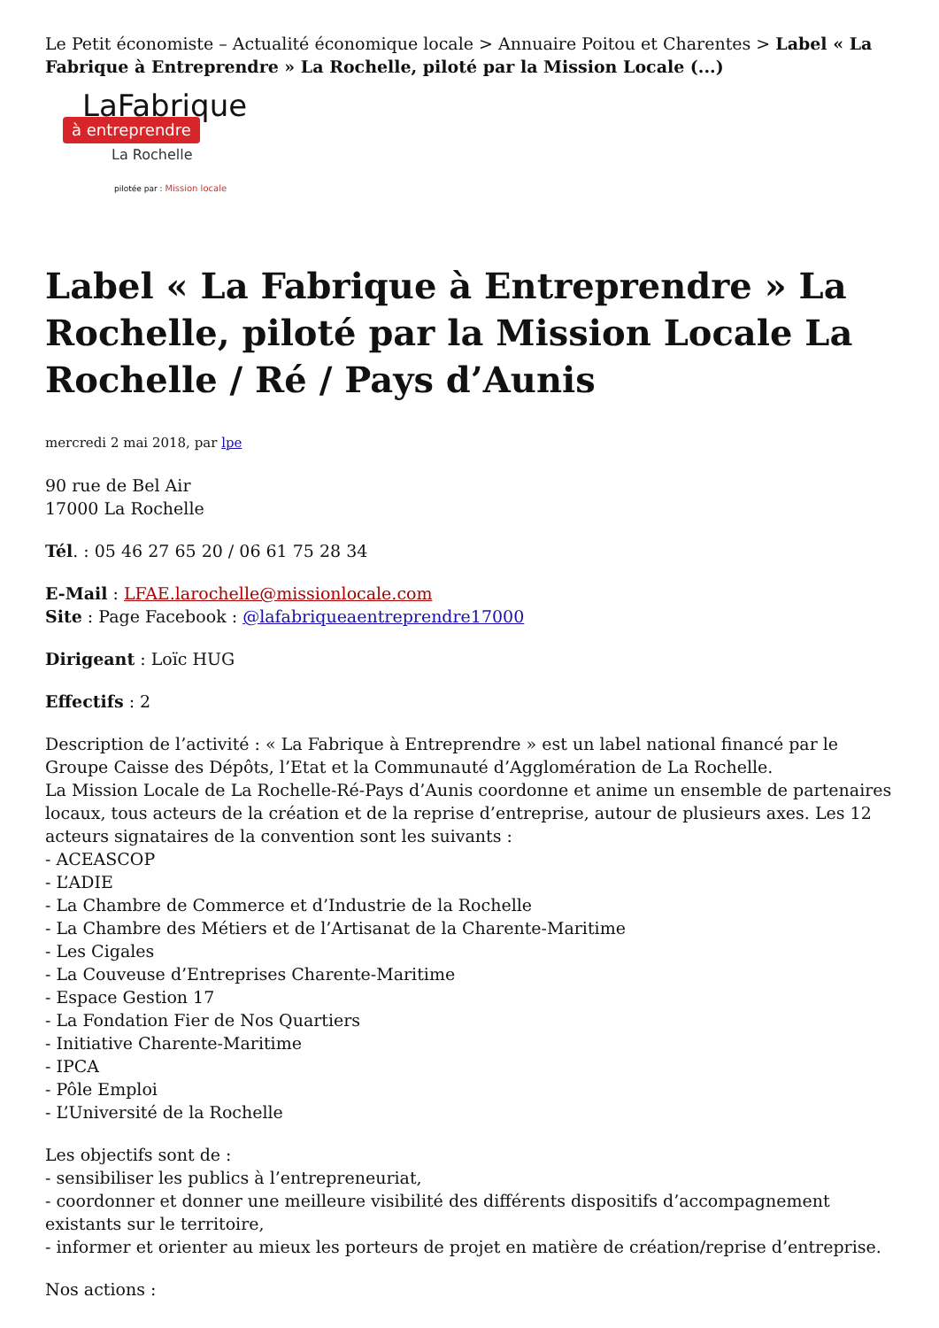Le Petit économiste – Actualité économique locale > Annuaire Poitou et Charentes > Label « La Fabrique à Entreprendre » La Rochelle, piloté par la Mission Locale (...)
LaFabrique
à entreprendre
La Rochelle
pilotée par : Mission locale
Label « La Fabrique à Entreprendre » La Rochelle, piloté par la Mission Locale La Rochelle / Ré / Pays d’Aunis
mercredi 2 mai 2018, par lpe
90 rue de Bel Air
17000 La Rochelle
Tél. : 05 46 27 65 20 / 06 61 75 28 34
E-Mail : LFAE.larochelle@missionlocale.com
Site : Page Facebook : @lafabriqueaentreprendre17000
Dirigeant : Loïc HUG
Effectifs : 2
Description de l’activité : « La Fabrique à Entreprendre » est un label national financé par le Groupe Caisse des Dépôts, l’Etat et la Communauté d’Agglomération de La Rochelle.
La Mission Locale de La Rochelle-Ré-Pays d’Aunis coordonne et anime un ensemble de partenaires locaux, tous acteurs de la création et de la reprise d’entreprise, autour de plusieurs axes. Les 12 acteurs signataires de la convention sont les suivants :
- ACEASCOP
- L’ADIE
- La Chambre de Commerce et d’Industrie de la Rochelle
- La Chambre des Métiers et de l’Artisanat de la Charente-Maritime
- Les Cigales
- La Couveuse d’Entreprises Charente-Maritime
- Espace Gestion 17
- La Fondation Fier de Nos Quartiers
- Initiative Charente-Maritime
- IPCA
- Pôle Emploi
- L’Université de la Rochelle
Les objectifs sont de :
- sensibiliser les publics à l’entrepreneuriat,
- coordonner et donner une meilleure visibilité des différents dispositifs d’accompagnement existants sur le territoire,
- informer et orienter au mieux les porteurs de projet en matière de création/reprise d’entreprise.
Nos actions :